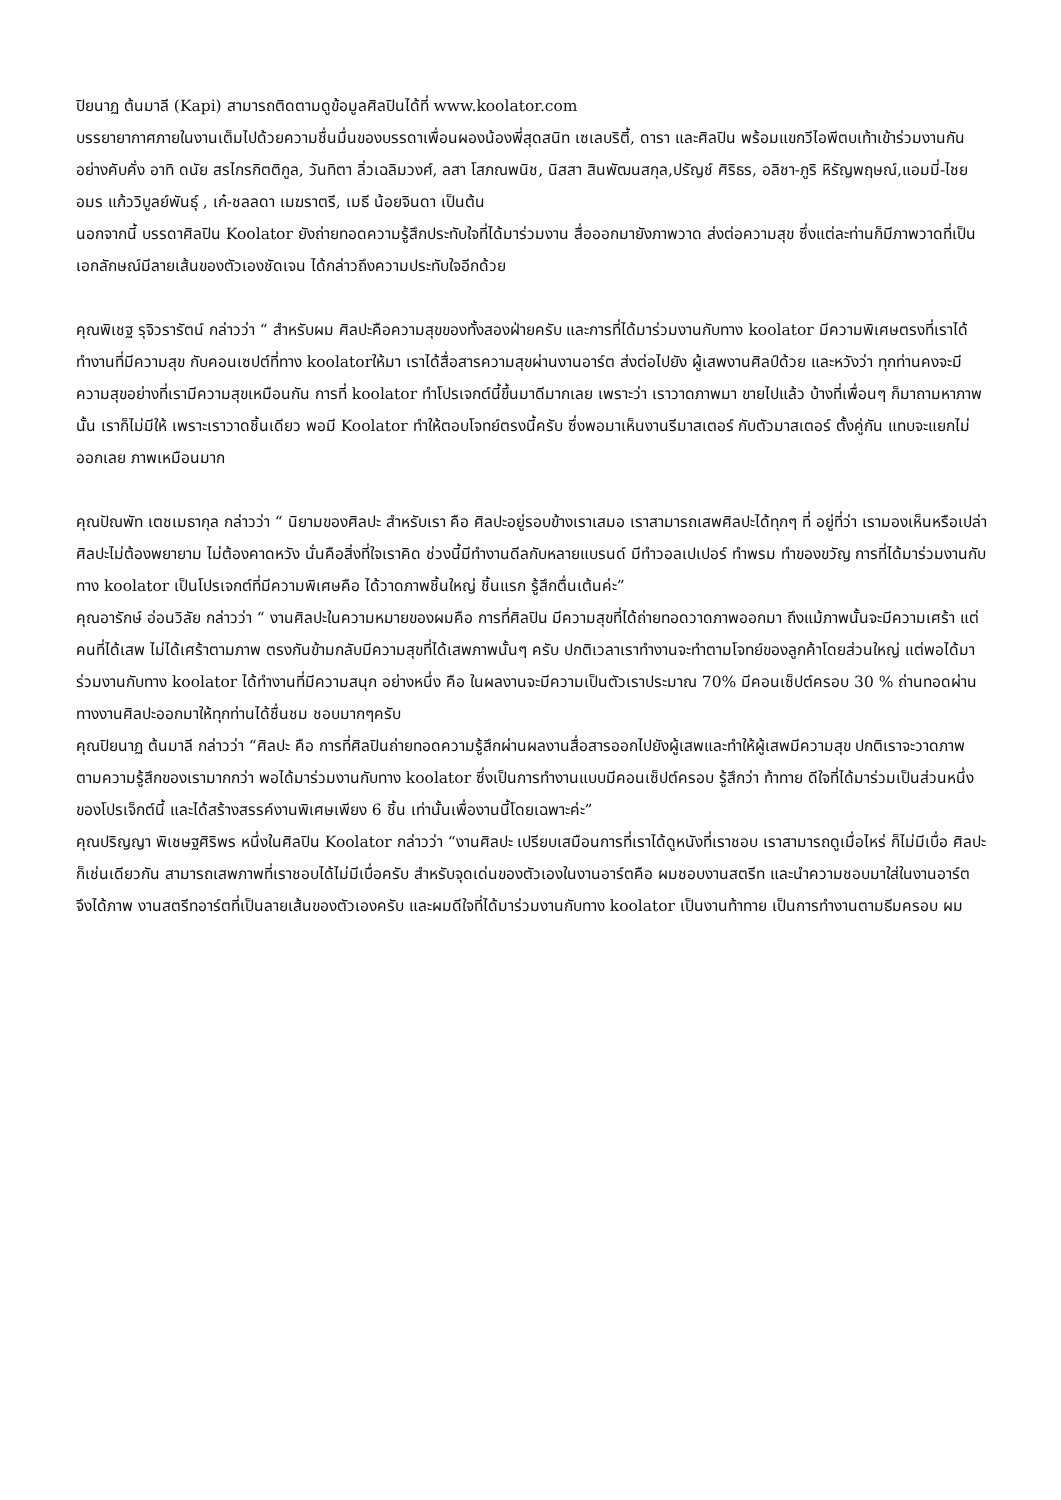ปิยนาฏ ต้นมาลี (Kapi) สามารถติดตามดูข้อมูลศิลปินได้ที่ www.koolator.com
บรรยายากาศภายในงานเต็มไปด้วยความชื่นมื่นของบรรดาเพื่อนผองน้องพี่สุดสนิท เซเลบริตี้, ดารา และศิลปิน พร้อมแขกวีไอพีตบเท้าเข้าร่วมงานกันอย่างคับคั่ง อาทิ ดนัย สรไกรกิตติกูล, วันทิตา ลิ่วเฉลิมวงศ์, ลสา โสภณพนิช, นิสสา สินพัฒนสกุล,ปรัญช์ ศิริธร, อลิชา-ภูริ หิรัญพฤษณ์,แอมมี่-ไชยอมร แก้ววิบูลย์พันธุ์ , เก๋-ชลลดา เมฆราตรี, เมธี น้อยจินดา เป็นต้น
นอกจากนี้ บรรดาศิลปิน Koolator ยังถ่ายทอดความรู้สึกประทับใจที่ได้มาร่วมงาน สื่อออกมายังภาพวาด ส่งต่อความสุข ซึ่งแต่ละท่านก็มีภาพวาดที่เป็นเอกลักษณ์มีลายเส้นของตัวเองชัดเจน ได้กล่าวถึงความประทับใจอีกด้วย
คุณพิเชฐ รุจิวรารัตน์ กล่าวว่า “ สำหรับผม ศิลปะคือความสุขของทั้งสองฝ่ายครับ และการที่ได้มาร่วมงานกับทาง koolator มีความพิเศษตรงที่เราได้ทำงานที่มีความสุข กับคอนเซปต์ที่ทาง koolatorให้มา เราได้สื่อสารความสุขผ่านงานอาร์ต ส่งต่อไปยัง ผู้เสพงานศิลป์ด้วย และหวังว่า ทุกท่านคงจะมีความสุขอย่างที่เรามีความสุขเหมือนกัน การที่ koolator ทำโปรเจกต์นี้ขึ้นมาดีมากเลย เพราะว่า เราวาดภาพมา ขายไปแล้ว บ้างที่เพื่อนๆ ก็มาถามหาภาพนั้น เราก็ไม่มีให้ เพราะเราวาดชิ้นเดียว พอมี Koolator ทำให้ตอบโจทย์ตรงนี้ครับ ซึ่งพอมาเห็นงานรีมาสเตอร์ กับตัวมาสเตอร์ ตั้งคู่กัน แทบจะแยกไม่ออกเลย ภาพเหมือนมาก
คุณปัณพัท เตชเมธากุล กล่าวว่า “ นิยามของศิลปะ สำหรับเรา คือ ศิลปะอยู่รอบข้างเราเสมอ เราสามารถเสพศิลปะได้ทุกๆ ที่ อยู่ที่ว่า เรามองเห็นหรือเปล่า ศิลปะไม่ต้องพยายาม ไม่ต้องคาดหวัง นั่นคือสิ่งที่ใจเราคิด ช่วงนี้มีทำงานดีลกับหลายแบรนด์ มีทำวอลเปเปอร์ ทำพรม ทำของขวัญ การที่ได้มาร่วมงานกับทาง koolator เป็นโปรเจกต์ที่มีความพิเศษคือ ได้วาดภาพชิ้นใหญ่ ชิ้นแรก รู้สึกตื่นเต้นค่ะ”
คุณอารักษ์ อ่อนวิลัย กล่าวว่า “ งานศิลปะในความหมายของผมคือ การที่ศิลปิน มีความสุขที่ได้ถ่ายทอดวาดภาพออกมา ถึงแม้ภาพนั้นจะมีความเศร้า แต่คนที่ได้เสพ ไม่ได้เศร้าตามภาพ ตรงกันข้ามกลับมีความสุขที่ได้เสพภาพนั้นๆ ครับ ปกติเวลาเราทำงานจะทำตามโจทย์ของลูกค้าโดยส่วนใหญ่ แต่พอได้มาร่วมงานกับทาง koolator ได้ทำงานที่มีความสนุก อย่างหนึ่ง คือ ในผลงานจะมีความเป็นตัวเราประมาณ 70% มีคอนเซ็ปต์ครอบ 30 % ถ่านทอดผ่านทางงานศิลปะออกมาให้ทุกท่านได้ชื่นชม ชอบมากๆครับ
คุณปิยนาฏ ต้นมาลี กล่าวว่า “ศิลปะ คือ การที่ศิลปินถ่ายทอดความรู้สึกผ่านผลงานสื่อสารออกไปยังผู้เสพและทำให้ผู้เสพมีความสุข ปกติเราจะวาดภาพตามความรู้สึกของเรามากกว่า พอได้มาร่วมงานกับทาง koolator ซึ่งเป็นการทำงานแบบมีคอนเซ็ปต์ครอบ รู้สึกว่า ท้าทาย ดีใจที่ได้มาร่วมเป็นส่วนหนึ่งของโปรเจ็กต์นี้ และได้สร้างสรรค์งานพิเศษเพียง 6 ชิ้น เท่านั้นเพื่องานนี้โดยเฉพาะค่ะ”
คุณปริญญา พิเชษฐศิริพร หนึ่งในศิลปิน Koolator กล่าวว่า “งานศิลปะ เปรียบเสมือนการที่เราได้ดูหนังที่เราชอบ เราสามารถดูเมื่อไหร่ ก็ไม่มีเบื่อ ศิลปะก็เช่นเดียวกัน สามารถเสพภาพที่เราชอบได้ไม่มีเบื่อครับ สำหรับจุดเด่นของตัวเองในงานอาร์ตคือ ผมชอบงานสตรีท และนำความชอบมาใส่ในงานอาร์ต จึงได้ภาพ งานสตรีทอาร์ตที่เป็นลายเส้นของตัวเองครับ และผมดีใจที่ได้มาร่วมงานกับทาง koolator เป็นงานท้าทาย เป็นการทำงานตามธีมครอบ ผม